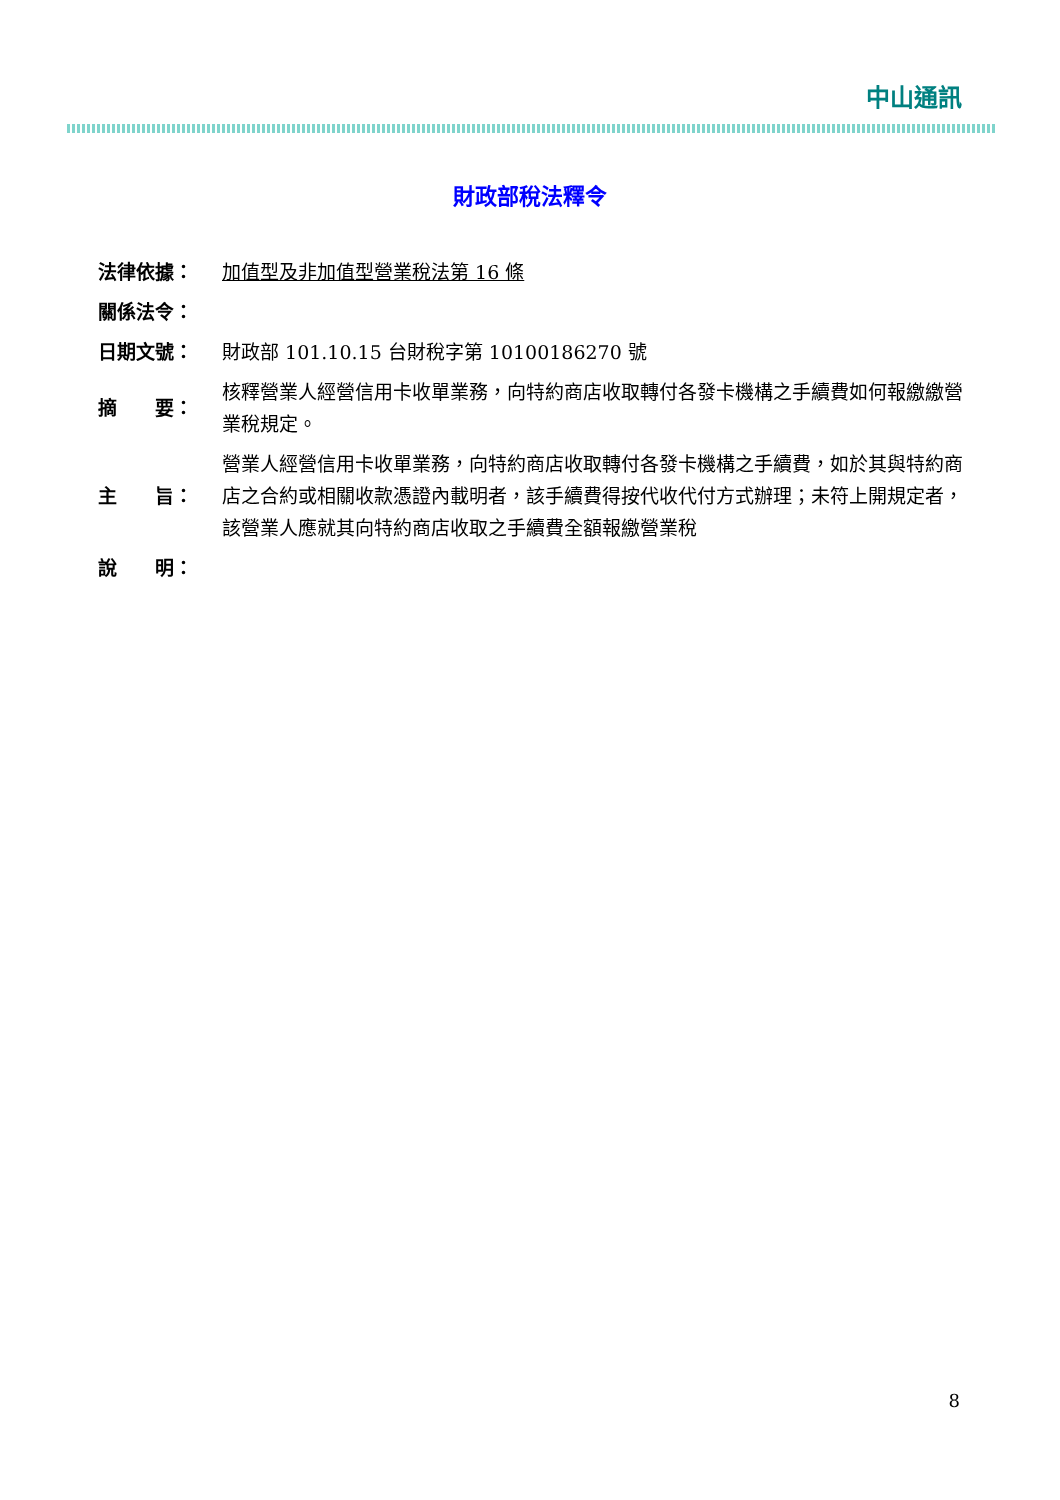中山通訊
財政部稅法釋令
| 法律依據： | 加值型及非加值型營業稅法第 16 條 |
| 關係法令： | |
| 日期文號： | 財政部 101.10.15 台財稅字第 10100186270 號 |
| 摘 要： | 核釋營業人經營信用卡收單業務，向特約商店收取轉付各發卡機構之手續費如何報繳繳營業稅規定。 |
| 主 旨： | 營業人經營信用卡收單業務，向特約商店收取轉付各發卡機構之手續費，如於其與特約商店之合約或相關收款憑證內載明者，該手續費得按代收代付方式辦理；未符上開規定者，該營業人應就其向特約商店收取之手續費全額報繳營業稅 |
| 說 明： | |
8